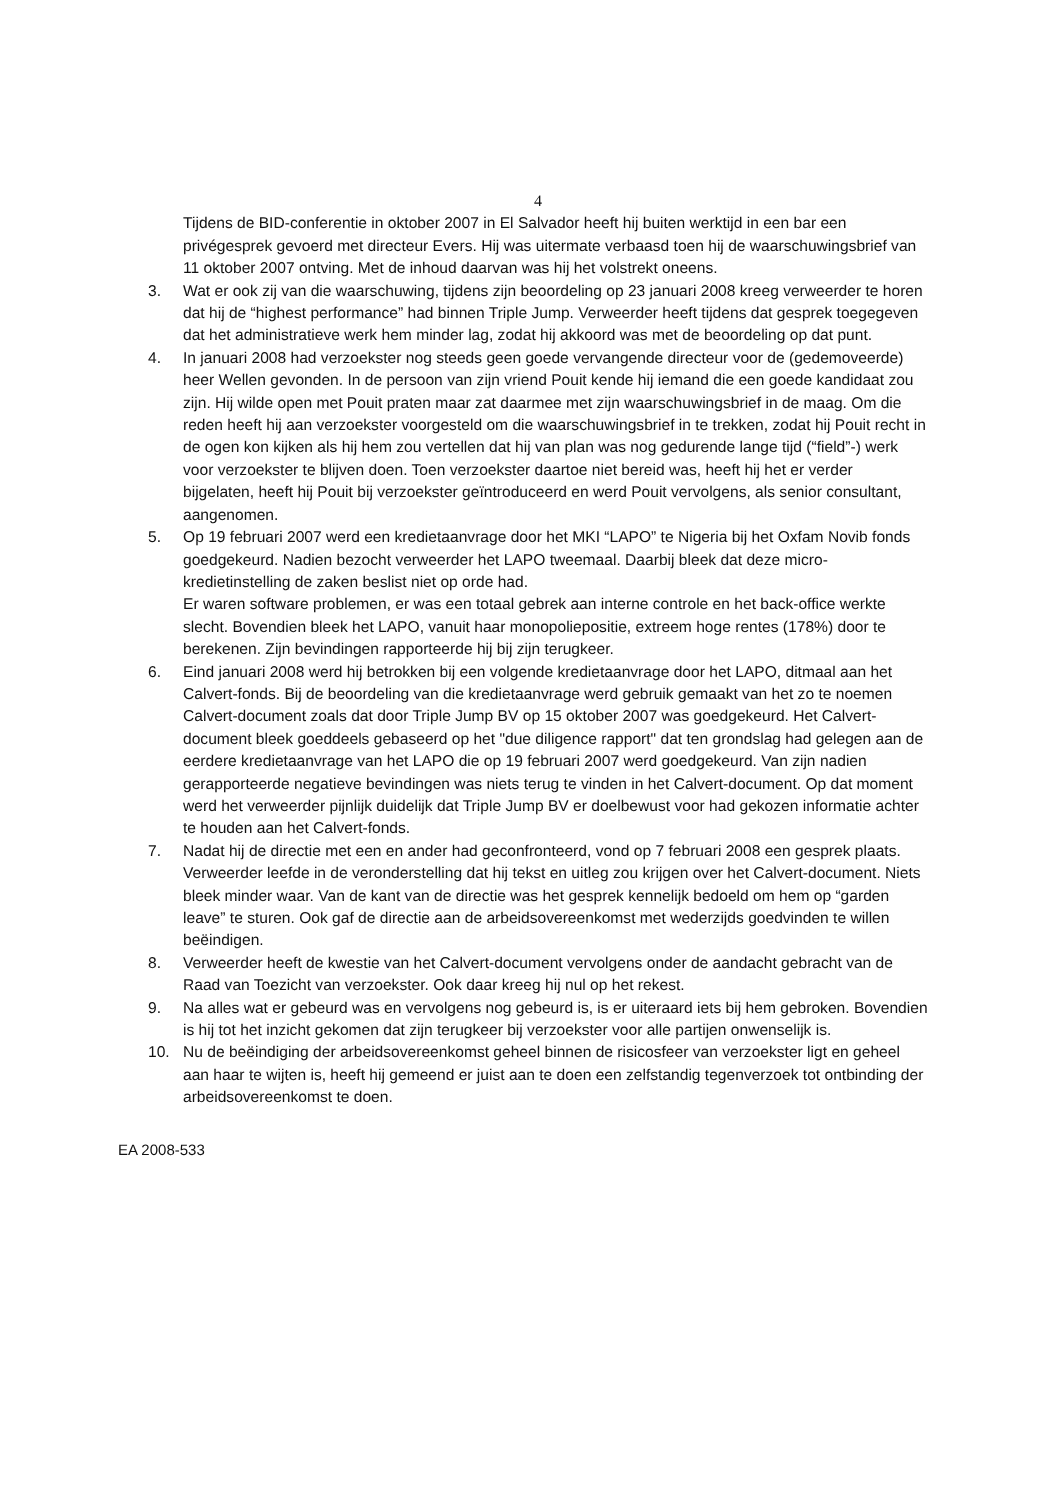4
Tijdens de BID-conferentie in oktober 2007 in El Salvador heeft hij buiten werktijd in een bar een privégesprek gevoerd met directeur Evers. Hij was uitermate verbaasd toen hij de waarschuwingsbrief van 11 oktober 2007 ontving. Met de inhoud daarvan was hij het volstrekt oneens.
3. Wat er ook zij van die waarschuwing, tijdens zijn beoordeling op 23 januari 2008 kreeg verweerder te horen dat hij de “highest performance” had binnen Triple Jump. Verweerder heeft tijdens dat gesprek toegegeven dat het administratieve werk hem minder lag, zodat hij akkoord was met de beoordeling op dat punt.
4. In januari 2008 had verzoekster nog steeds geen goede vervangende directeur voor de (gedemoveerde) heer Wellen gevonden. In de persoon van zijn vriend Pouit kende hij iemand die een goede kandidaat zou zijn. Hij wilde open met Pouit praten maar zat daarmee met zijn waarschuwingsbrief in de maag. Om die reden heeft hij aan verzoekster voorgesteld om die waarschuwingsbrief in te trekken, zodat hij Pouit recht in de ogen kon kijken als hij hem zou vertellen dat hij van plan was nog gedurende lange tijd (“field”-) werk voor verzoekster te blijven doen. Toen verzoekster daartoe niet bereid was, heeft hij het er verder bijgelaten, heeft hij Pouit bij verzoekster geïntroduceerd en werd Pouit vervolgens, als senior consultant, aangenomen.
5. Op 19 februari 2007 werd een kredietaanvrage door het MKI “LAPO” te Nigeria bij het Oxfam Novib fonds goedgekeurd. Nadien bezocht verweerder het LAPO tweemaal. Daarbij bleek dat deze micro-kredietinstelling de zaken beslist niet op orde had.
Er waren software problemen, er was een totaal gebrek aan interne controle en het back-office werkte slecht. Bovendien bleek het LAPO, vanuit haar monopoliepositie, extreem hoge rentes (178%) door te berekenen. Zijn bevindingen rapporteerde hij bij zijn terugkeer.
6. Eind januari 2008 werd hij betrokken bij een volgende kredietaanvrage door het LAPO, ditmaal aan het Calvert-fonds. Bij de beoordeling van die kredietaanvrage werd gebruik gemaakt van het zo te noemen Calvert-document zoals dat door Triple Jump BV op 15 oktober 2007 was goedgekeurd. Het Calvert-document bleek goeddeels gebaseerd op het "due diligence rapport" dat ten grondslag had gelegen aan de eerdere kredietaanvrage van het LAPO die op 19 februari 2007 werd goedgekeurd. Van zijn nadien gerapporteerde negatieve bevindingen was niets terug te vinden in het Calvert-document. Op dat moment werd het verweerder pijnlijk duidelijk dat Triple Jump BV er doelbewust voor had gekozen informatie achter te houden aan het Calvert-fonds.
7. Nadat hij de directie met een en ander had geconfronteerd, vond op 7 februari 2008 een gesprek plaats. Verweerder leefde in de veronderstelling dat hij tekst en uitleg zou krijgen over het Calvert-document. Niets bleek minder waar. Van de kant van de directie was het gesprek kennelijk bedoeld om hem op “garden leave” te sturen. Ook gaf de directie aan de arbeidsovereenkomst met wederzijds goedvinden te willen beëindigen.
8. Verweerder heeft de kwestie van het Calvert-document vervolgens onder de aandacht gebracht van de Raad van Toezicht van verzoekster. Ook daar kreeg hij nul op het rekest.
9. Na alles wat er gebeurd was en vervolgens nog gebeurd is, is er uiteraard iets bij hem gebroken. Bovendien is hij tot het inzicht gekomen dat zijn terugkeer bij verzoekster voor alle partijen onwenselijk is.
10. Nu de beëindiging der arbeidsovereenkomst geheel binnen de risicosfeer van verzoekster ligt en geheel aan haar te wijten is, heeft hij gemeend er juist aan te doen een zelfstandig tegenverzoek tot ontbinding der arbeidsovereenkomst te doen.
EA 2008-533